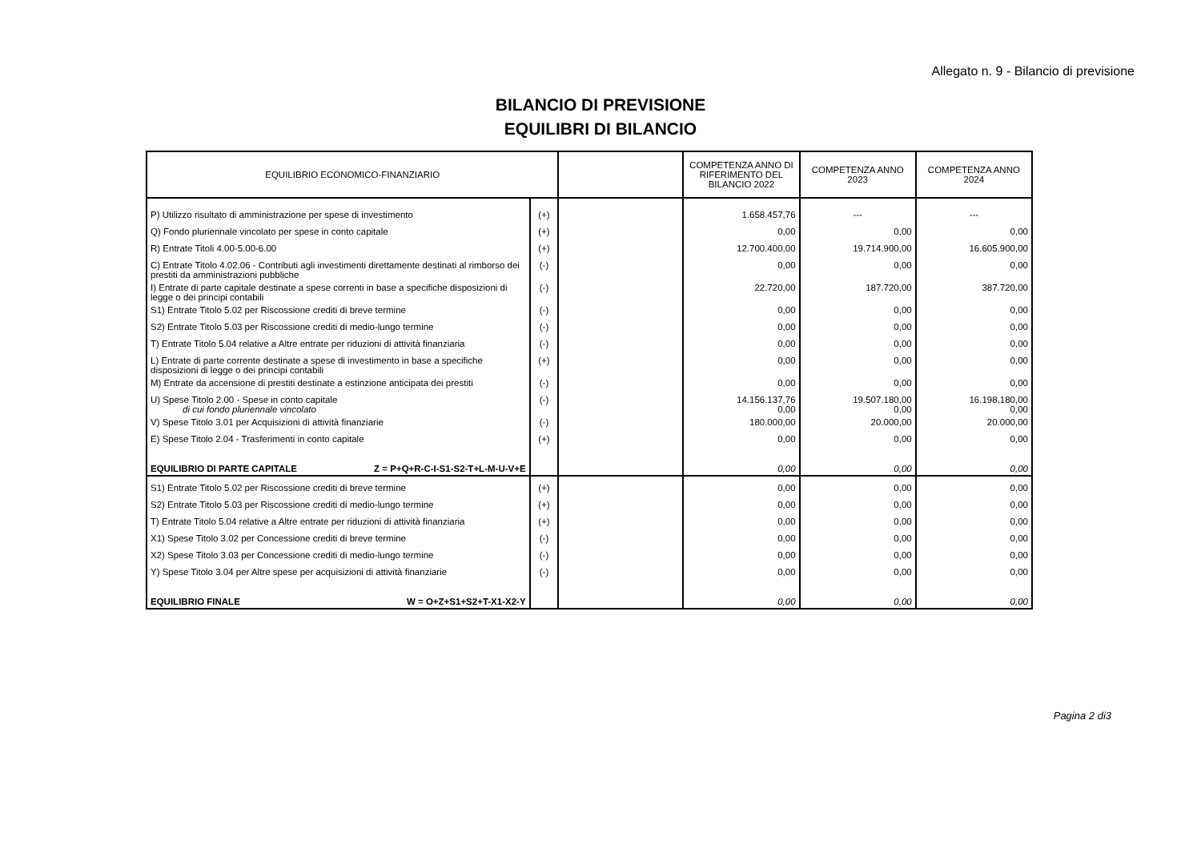Allegato n. 9 - Bilancio di previsione
BILANCIO DI PREVISIONE
EQUILIBRI DI BILANCIO
| EQUILIBRIO ECONOMICO-FINANZIARIO | | | COMPETENZA ANNO DI RIFERIMENTO DEL BILANCIO 2022 | COMPETENZA ANNO 2023 | COMPETENZA ANNO 2024 |
| --- | --- | --- | --- | --- | --- |
| P) Utilizzo risultato di amministrazione per spese di investimento | (+) | | 1.658.457,76 | --- | --- |
| Q) Fondo pluriennale vincolato per spese in conto capitale | (+) | | 0,00 | 0,00 | 0,00 |
| R) Entrate Titoli 4.00-5.00-6.00 | (+) | | 12.700.400,00 | 19.714.900,00 | 16.605.900,00 |
| C) Entrate Titolo 4.02.06 - Contributi agli investimenti direttamente destinati al rimborso dei prestiti da amministrazioni pubbliche | (-) | | 0,00 | 0,00 | 0,00 |
| I) Entrate di parte capitale destinate a spese correnti in base a specifiche disposizioni di legge o dei principi contabili | (-) | | 22.720,00 | 187.720,00 | 387.720,00 |
| S1) Entrate Titolo 5.02 per Riscossione crediti di breve termine | (-) | | 0,00 | 0,00 | 0,00 |
| S2) Entrate Titolo 5.03 per Riscossione crediti di medio-lungo termine | (-) | | 0,00 | 0,00 | 0,00 |
| T) Entrate Titolo 5.04 relative a Altre entrate per riduzioni di attività finanziaria | (-) | | 0,00 | 0,00 | 0,00 |
| L) Entrate di parte corrente destinate a spese di investimento in base a specifiche disposizioni di legge o dei principi contabili | (+) | | 0,00 | 0,00 | 0,00 |
| M) Entrate da accensione di prestiti destinate a estinzione anticipata dei prestiti | (-) | | 0,00 | 0,00 | 0,00 |
| U) Spese Titolo 2.00 - Spese in conto capitale di cui fondo pluriennale vincolato | (-) | | 14.156.137,76 0,00 | 19.507.180,00 0,00 | 16.198.180,00 0,00 |
| V) Spese Titolo 3.01 per Acquisizioni di attività finanziarie | (-) | | 180.000,00 | 20.000,00 | 20.000,00 |
| E) Spese Titolo 2.04 - Trasferimenti in conto capitale | (+) | | 0,00 | 0,00 | 0,00 |
| EQUILIBRIO DI PARTE CAPITALE Z = P+Q+R-C-I-S1-S2-T+L-M-U-V+E | | | 0,00 | 0,00 | 0,00 |
| S1) Entrate Titolo 5.02 per Riscossione crediti di breve termine | (+) | | 0,00 | 0,00 | 0,00 |
| S2) Entrate Titolo 5.03 per Riscossione crediti di medio-lungo termine | (+) | | 0,00 | 0,00 | 0,00 |
| T) Entrate Titolo 5.04 relative a Altre entrate per riduzioni di attività finanziaria | (+) | | 0,00 | 0,00 | 0,00 |
| X1) Spese Titolo 3.02 per Concessione crediti di breve termine | (-) | | 0,00 | 0,00 | 0,00 |
| X2) Spese Titolo 3.03 per Concessione crediti di medio-lungo termine | (-) | | 0,00 | 0,00 | 0,00 |
| Y) Spese Titolo 3.04 per Altre spese per acquisizioni di attività finanziarie | (-) | | 0,00 | 0,00 | 0,00 |
| EQUILIBRIO FINALE W = O+Z+S1+S2+T-X1-X2-Y | | | 0,00 | 0,00 | 0,00 |
Pagina 2 di3